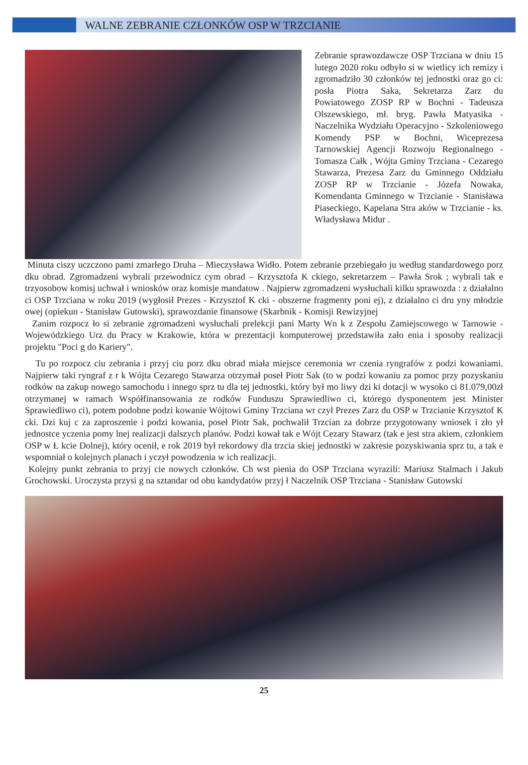WALNE ZEBRANIE CZŁONKÓW OSP W TRZCIANIE
Zebranie sprawozdawcze OSP Trzciana w dniu 15 lutego 2020 roku odbyło si w wietlicy ich remizy i zgromadziło 30 członków tej jednostki oraz go ci: posła Piotra Saka, Sekretarza Zarz du Powiatowego ZOSP RP w Bochni - Tadeusza Olszewskiego, mł. bryg. Pawła Matyasika - Naczelnika Wydziału Operacyjno - Szkoleniowego Komendy PSP w Bochni, Wiceprezesa Tarnowskiej Agencji Rozwoju Regionalnego - Tomasza Całk , Wójta Gminy Trzciana - Cezarego Stawarza, Prezesa Zarz du Gminnego Oddziału ZOSP RP w Trzcianie - Józefa Nowaka, Komendanta Gminnego w Trzcianie - Stanisława Piaseckiego, Kapelana Stra aków w Trzcianie - ks. Władysława Midur .
Minuta ciszy uczczono pami zmarłego Druha – Mieczysława Widło. Potem zebranie przebiegało ju według standardowego porz dku obrad. Zgromadzeni wybrali przewodnicz cym obrad – Krzysztofa K ckiego, sekretarzem – Pawła Srok ; wybrali tak e trzyosobow komisj uchwał i wniosków oraz komisje mandatow . Najpierw zgromadzeni wysłuchali kilku sprawozda : z działalno ci OSP Trzciana w roku 2019 (wygłosił Prezes - Krzysztof K cki - obszerne fragmenty poni ej), z działalno ci dru yny młodzie owej (opiekun - Stanisław Gutowski), sprawozdanie finansowe (Skarbnik - Komisji Rewizyjnej
Zanim rozpocz ło si zebranie zgromadzeni wysłuchali prelekcji pani Marty Wn k z Zespołu Zamiejscowego w Tarnowie - Wojewódzkiego Urz du Pracy w Krakowie, która w prezentacji komputerowej przedstawiła zało enia i sposoby realizacji projektu "Poci g do Kariery".
Tu po rozpocz ciu zebrania i przyj ciu porz dku obrad miała miejsce ceremonia wr czenia ryngrafów z podzi kowaniami. Najpierw taki ryngraf z r k Wójta Cezarego Stawarza otrzymał poseł Piotr Sak (to w podzi kowaniu za pomoc przy pozyskaniu rodków na zakup nowego samochodu i innego sprz tu dla tej jednostki, który był mo liwy dzi ki dotacji w wysoko ci 81.079,00zł otrzymanej w ramach Współfinansowania ze rodków Funduszu Sprawiedliwo ci, którego dysponentem jest Minister Sprawiedliwo ci), potem podobne podzi kowanie Wójtowi Gminy Trzciana wr czył Prezes Zarz du OSP w Trzcianie Krzysztof K cki. Dzi kuj c za zaproszenie i podzi kowania, poseł Piotr Sak, pochwalił Trzcian za dobrze przygotowany wniosek i zło ył jednostce yczenia pomy lnej realizacji dalszych planów. Podzi kował tak e Wójt Cezary Stawarz (tak e jest stra akiem, członkiem OSP w Ł kcie Dolnej), który ocenił, e rok 2019 był rekordowy dla trzcia skiej jednostki w zakresie pozyskiwania sprz tu, a tak e wspomniał o kolejnych planach i yczył powodzenia w ich realizacji.
Kolejny punkt zebrania to przyj cie nowych członków. Ch wst pienia do OSP Trzciana wyrazili: Mariusz Stalmach i Jakub Grochowski. Uroczysta przysi g na sztandar od obu kandydatów przyj ł Naczelnik OSP Trzciana - Stanisław Gutowski
25